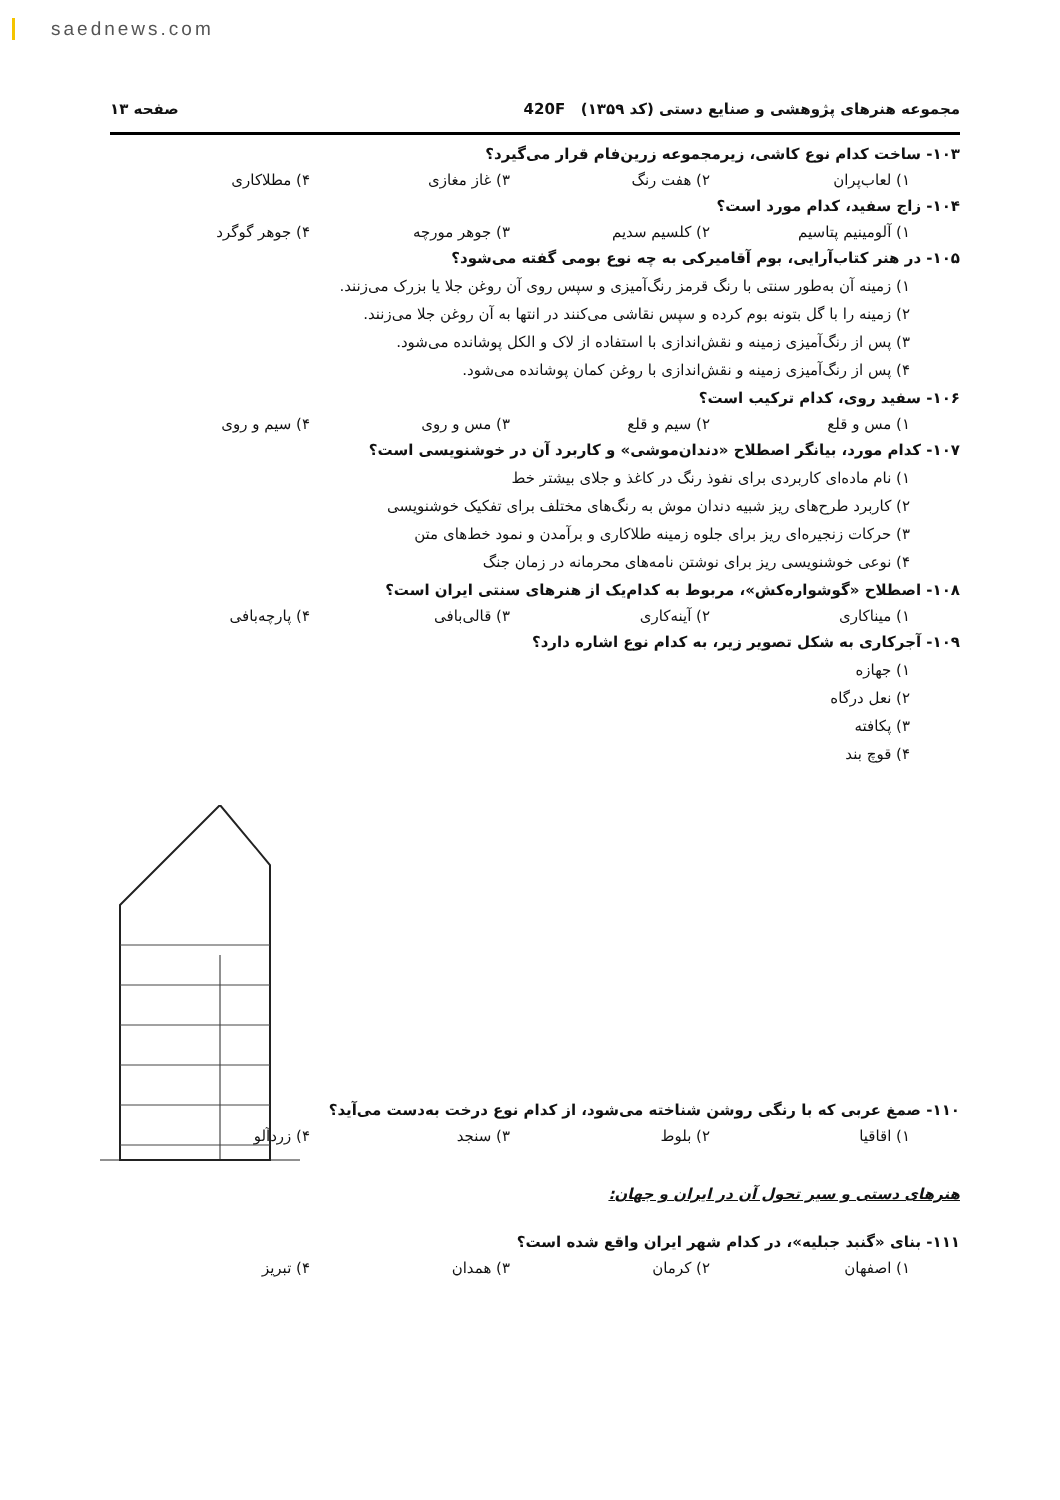saednews.com
مجموعه هنرهای پژوهشی و صنایع دستی (کد ۱۳۵۹) 420F صفحه ۱۳
۱۰۳- ساخت کدام نوع کاشی، زیرمجموعه زرین‌فام قرار می‌گیرد؟
۱) لعاب‌پران ۲) هفت رنگ ۳) غاز مغازی ۴) مطلاکاری
۱۰۴- زاج سفید، کدام مورد است؟
۱) آلومینیم پتاسیم ۲) کلسیم سدیم ۳) جوهر مورچه ۴) جوهر گوگرد
۱۰۵- در هنر کتاب‌آرایی، بوم آقامیرکی به چه نوع بومی گفته می‌شود؟
۱) زمینه آن به‌طور سنتی با رنگ قرمز رنگ‌آمیزی و سپس روی آن روغن جلا یا بزرک می‌زنند.
۲) زمینه را با گل بتونه بوم کرده و سپس نقاشی می‌کنند در انتها به آن روغن جلا می‌زنند.
۳) پس از رنگ‌آمیزی زمینه و نقش‌اندازی با استفاده از لاک و الکل پوشانده می‌شود.
۴) پس از رنگ‌آمیزی زمینه و نقش‌اندازی با روغن کمان پوشانده می‌شود.
۱۰۶- سفید روی، کدام ترکیب است؟
۱) مس و قلع ۲) سیم و قلع ۳) مس و روی ۴) سیم و روی
۱۰۷- کدام مورد، بیانگر اصطلاح «دندان‌موشی» و کاربرد آن در خوشنویسی است؟
۱) نام ماده‌ای کاربردی برای نفوذ رنگ در کاغذ و جلای بیشتر خط
۲) کاربرد طرح‌های ریز شبیه دندان موش به رنگ‌های مختلف برای تفکیک خوشنویسی
۳) حرکات زنجیره‌ای ریز برای جلوه زمینه طلاکاری و برآمدن و نمود خط‌های متن
۴) نوعی خوشنویسی ریز برای نوشتن نامه‌های محرمانه در زمان جنگ
۱۰۸- اصطلاح «گوشواره‌کش»، مربوط به کدام‌یک از هنرهای سنتی ایران است؟
۱) میناکاری ۲) آینه‌کاری ۳) قالی‌بافی ۴) پارچه‌بافی
۱۰۹- آجرکاری به شکل تصویر زیر، به کدام نوع اشاره دارد؟
۱) جهازه
۲) نعل درگاه
۳) پکافته
۴) قوچ بند
۱۱۰- صمغ عربی که با رنگی روشن شناخته می‌شود، از کدام نوع درخت به‌دست می‌آید؟
۱) اقاقیا ۲) بلوط ۳) سنجد ۴) زردآلو
هنرهای دستی و سیر تحول آن در ایران و جهان:
۱۱۱- بنای «گنبد جبلیه»، در کدام شهر ایران واقع شده است؟
۱) اصفهان ۲) کرمان ۳) همدان ۴) تبریز